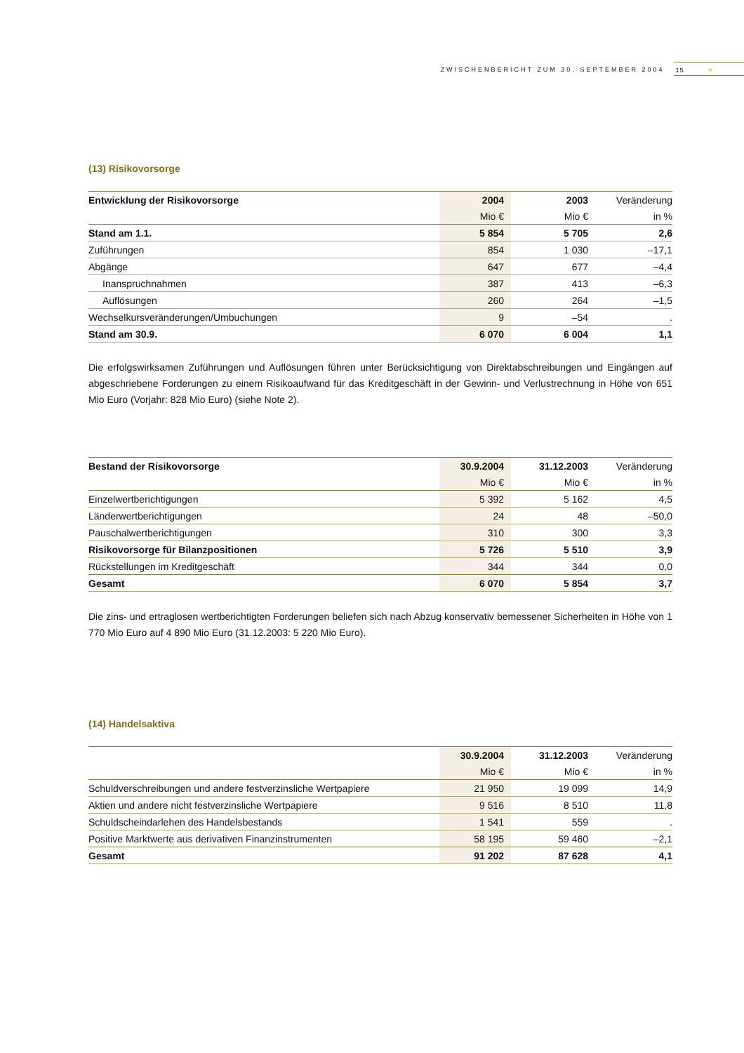ZWISCHENBERICHT ZUM 30. SEPTEMBER 2004 15 ☀
(13) Risikovorsorge
| Entwicklung der Risikovorsorge | 2004 | 2003 | Veränderung |
| --- | --- | --- | --- |
| | Mio € | Mio € | in % |
| Stand am 1.1. | 5 854 | 5 705 | 2,6 |
| Zuführungen | 854 | 1 030 | –17,1 |
| Abgänge | 647 | 677 | –4,4 |
| Inanspruchnahmen | 387 | 413 | –6,3 |
| Auflösungen | 260 | 264 | –1,5 |
| Wechselkursveränderungen/Umbuchungen | 9 | –54 | . |
| Stand am 30.9. | 6 070 | 6 004 | 1,1 |
Die erfolgswirksamen Zuführungen und Auflösungen führen unter Berücksichtigung von Direktabschreibungen und Eingängen auf abgeschriebene Forderungen zu einem Risikoaufwand für das Kreditgeschäft in der Gewinn- und Verlustrechnung in Höhe von 651 Mio Euro (Vorjahr: 828 Mio Euro) (siehe Note 2).
| Bestand der Risikovorsorge | 30.9.2004 | 31.12.2003 | Veränderung |
| --- | --- | --- | --- |
| | Mio € | Mio € | in % |
| Einzelwertberichtigungen | 5 392 | 5 162 | 4,5 |
| Länderwertberichtigungen | 24 | 48 | –50,0 |
| Pauschalwertberichtigungen | 310 | 300 | 3,3 |
| Risikovorsorge für Bilanzpositionen | 5 726 | 5 510 | 3,9 |
| Rückstellungen im Kreditgeschäft | 344 | 344 | 0,0 |
| Gesamt | 6 070 | 5 854 | 3,7 |
Die zins- und ertraglosen wertberichtigten Forderungen beliefen sich nach Abzug konservativ bemessener Sicherheiten in Höhe von 1 770 Mio Euro auf 4 890 Mio Euro (31.12.2003: 5 220 Mio Euro).
(14) Handelsaktiva
| | 30.9.2004 | 31.12.2003 | Veränderung |
| --- | --- | --- | --- |
| | Mio € | Mio € | in % |
| Schuldverschreibungen und andere festverzinsliche Wertpapiere | 21 950 | 19 099 | 14,9 |
| Aktien und andere nicht festverzinsliche Wertpapiere | 9 516 | 8 510 | 11,8 |
| Schuldscheindarlehen des Handelsbestands | 1 541 | 559 | . |
| Positive Marktwerte aus derivativen Finanzinstrumenten | 58 195 | 59 460 | –2,1 |
| Gesamt | 91 202 | 87 628 | 4,1 |